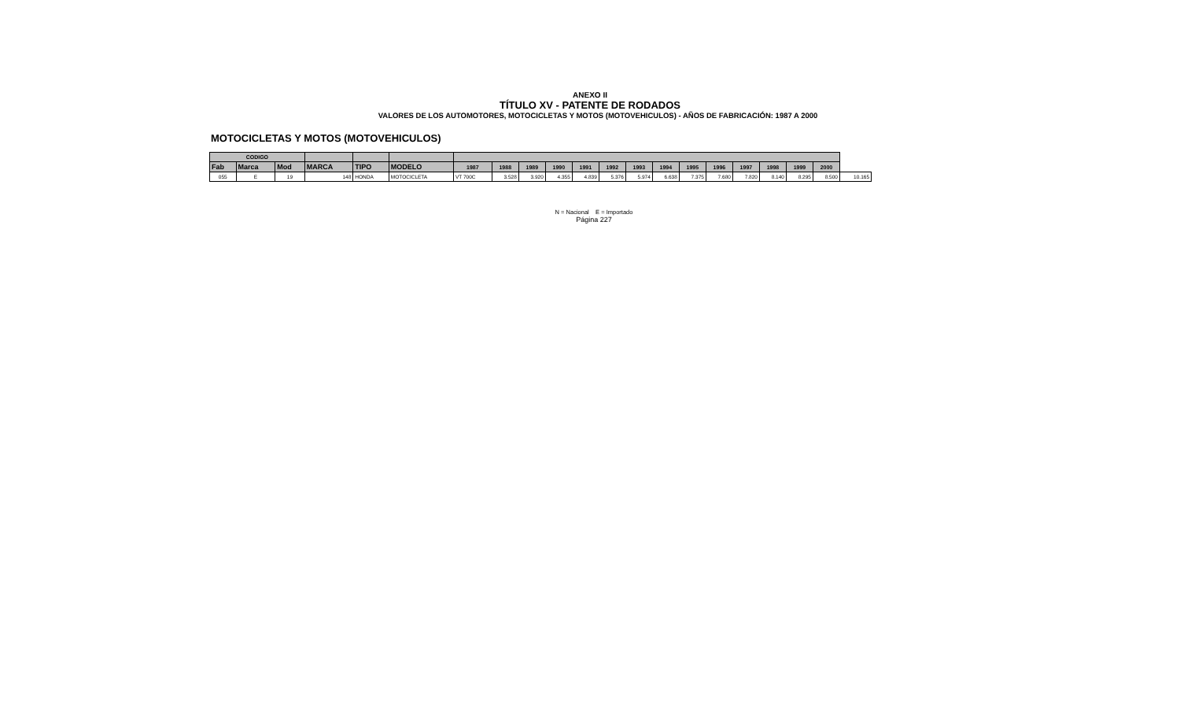ANEXO II
TÍTULO XV - PATENTE DE RODADOS
VALORES DE LOS AUTOMOTORES, MOTOCICLETAS Y MOTOS (MOTOVEHICULOS) - AÑOS DE FABRICACIÓN: 1987 A 2000
MOTOCICLETAS Y MOTOS (MOTOVEHICULOS)
| CODIGO | | | | | | | | | | | | | | | | | | | | |
| --- | --- | --- | --- | --- | --- | --- | --- | --- | --- | --- | --- | --- | --- | --- | --- | --- | --- | --- | --- | --- |
| Fab | Marca | Mod | MARCA | TIPO | MODELO | 1987 | 1988 | 1989 | 1990 | 1991 | 1992 | 1993 | 1994 | 1995 | 1996 | 1997 | 1998 | 1999 | 2000 | |
| 055 | E | 19 | 148 | HONDA | MOTOCICLETA | VT 700C | 3.528 | 3.920 | 4.355 | 4.839 | 5.376 | 5.974 | 6.638 | 7.375 | 7.680 | 7.820 | 8.140 | 8.295 | 8.500 | 10.165 |
N = Nacional E = Importado
Página 227